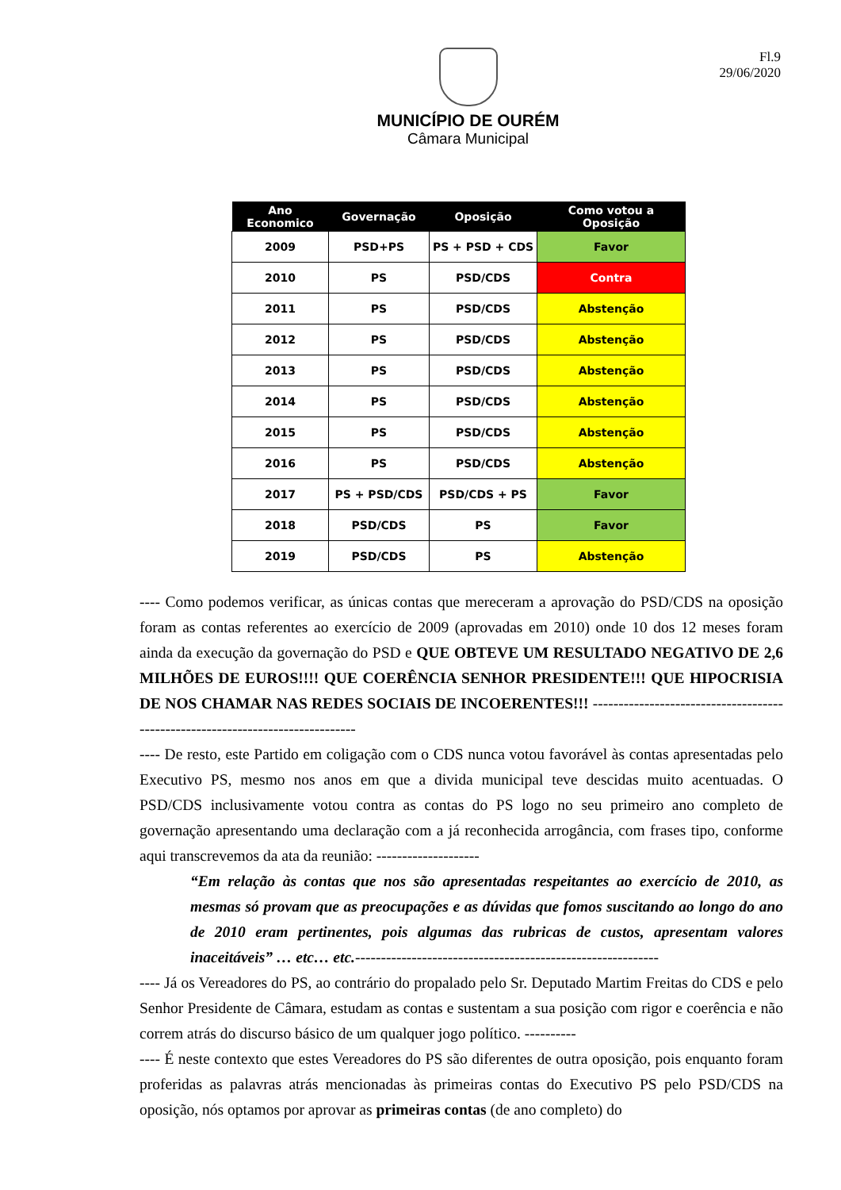Fl.9
29/06/2020
MUNICÍPIO DE OURÉM
Câmara Municipal
| Ano Economico | Governação | Oposição | Como votou a Oposição |
| --- | --- | --- | --- |
| 2009 | PSD+PS | PS + PSD + CDS | Favor |
| 2010 | PS | PSD/CDS | Contra |
| 2011 | PS | PSD/CDS | Abstenção |
| 2012 | PS | PSD/CDS | Abstenção |
| 2013 | PS | PSD/CDS | Abstenção |
| 2014 | PS | PSD/CDS | Abstenção |
| 2015 | PS | PSD/CDS | Abstenção |
| 2016 | PS | PSD/CDS | Abstenção |
| 2017 | PS + PSD/CDS | PSD/CDS + PS | Favor |
| 2018 | PSD/CDS | PS | Favor |
| 2019 | PSD/CDS | PS | Abstenção |
---- Como podemos verificar, as únicas contas que mereceram a aprovação do PSD/CDS na oposição foram as contas referentes ao exercício de 2009 (aprovadas em 2010) onde 10 dos 12 meses foram ainda da execução da governação do PSD e QUE OBTEVE UM RESULTADO NEGATIVO DE 2,6 MILHÕES DE EUROS!!!! QUE COERÊNCIA SENHOR PRESIDENTE!!! QUE HIPOCRISIA DE NOS CHAMAR NAS REDES SOCIAIS DE INCOERENTES!!! -------------------------------------------------------------------------------
---- De resto, este Partido em coligação com o CDS nunca votou favorável às contas apresentadas pelo Executivo PS, mesmo nos anos em que a divida municipal teve descidas muito acentuadas. O PSD/CDS inclusivamente votou contra as contas do PS logo no seu primeiro ano completo de governação apresentando uma declaração com a já reconhecida arrogância, com frases tipo, conforme aqui transcrevemos da ata da reunião: --------------------
“Em relação às contas que nos são apresentadas respeitantes ao exercício de 2010, as mesmas só provam que as preocupações e as dúvidas que fomos suscitando ao longo do ano de 2010 eram pertinentes, pois algumas das rubricas de custos, apresentam valores inaceitáveis” … etc… etc.-----------------------------------------------------------
---- Já os Vereadores do PS, ao contrário do propalado pelo Sr. Deputado Martim Freitas do CDS e pelo Senhor Presidente de Câmara, estudam as contas e sustentam a sua posição com rigor e coerência e não correm atrás do discurso básico de um qualquer jogo político. ----------
---- É neste contexto que estes Vereadores do PS são diferentes de outra oposição, pois enquanto foram proferidas as palavras atrás mencionadas às primeiras contas do Executivo PS pelo PSD/CDS na oposição, nós optamos por aprovar as primeiras contas (de ano completo) do